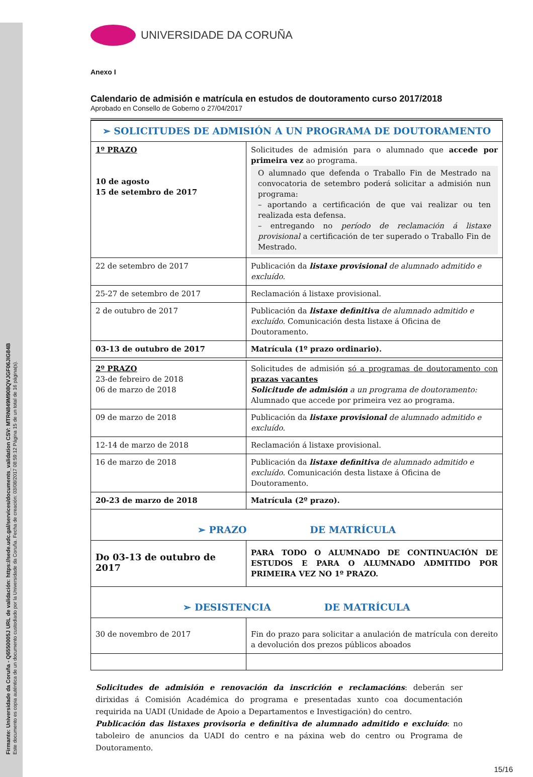Firmante: Universidade da Coruña - Q6550005J URL de validación: https://sede.udc.gal/services/documents_validation CSV: MTRN849M908QVJGF06JIG84B
Este documento es copia auténtica de un documento custodiado por la Universidade da Coruña. Fecha de creación: 03/08/2017 08:59:12 Página 15 de un total de 16 página(s).
UNIVERSIDADE DA CORUÑA
Anexo I
Calendario de admisión e matrícula en estudos de doutoramento curso 2017/2018
Aprobado en Consello de Goberno o 27/04/2017
| ➢ SOLICITUDES DE ADMISIÓN A UN PROGRAMA DE DOUTORAMENTO | |
| 1º PRAZO 10 de agosto 15 de setembro de 2017 | Solicitudes de admisión para o alumnado que accede por primeira vez ao programa. O alumnado que defenda o Traballo Fin de Mestrado na convocatoria de setembro poderá solicitar a admisión nun programa: – aportando a certificación de que vai realizar ou ten realizada esta defensa. – entregando no período de reclamación á listaxe provisional a certificación de ter superado o Traballo Fin de Mestrado. |
| 22 de setembro de 2017 | Publicación da listaxe provisional de alumnado admitido e excluído. |
| 25-27 de setembro de 2017 | Reclamación á listaxe provisional. |
| 2 de outubro de 2017 | Publicación da listaxe definitiva de alumnado admitido e excluído. Comunicación desta listaxe á Oficina de Doutoramento. |
| 03-13 de outubro de 2017 | Matrícula (1º prazo ordinario). |
| 2º PRAZO 23-de febreiro de 2018 06 de marzo de 2018 | Solicitudes de admisión só a programas de doutoramento con prazas vacantes Solicitude de admisión a un programa de doutoramento: Alumnado que accede por primeira vez ao programa. |
| 09 de marzo de 2018 | Publicación da listaxe provisional de alumnado admitido e excluído. |
| 12-14 de marzo de 2018 | Reclamación á listaxe provisional. |
| 16 de marzo de 2018 | Publicación da listaxe definitiva de alumnado admitido e excluído. Comunicación desta listaxe á Oficina de Doutoramento. |
| 20-23 de marzo de 2018 | Matrícula (2º prazo). |
| ➢ PRAZO DE MATRÍCULA | |
| Do 03-13 de outubro de 2017 | PARA TODO O ALUMNADO DE CONTINUACIÓN DE ESTUDOS E PARA O ALUMNADO ADMITIDO POR PRIMEIRA VEZ NO 1º PRAZO. |
| ➢ DESISTENCIA DE MATRÍCULA | |
| 30 de novembro de 2017 | Fin do prazo para solicitar a anulación de matrícula con dereito a devolución dos prezos públicos aboados |
Solicitudes de admisión e renovación da inscrición e reclamacións: deberán ser dirixidas á Comisión Académica do programa e presentadas xunto coa documentación requirida na UADI (Unidade de Apoio a Departamentos e Investigación) do centro.
Publicación das listaxes provisoria e definitiva de alumnado admitido e excluído: no taboleiro de anuncios da UADI do centro e na páxina web do centro ou Programa de Doutoramento.
15/16